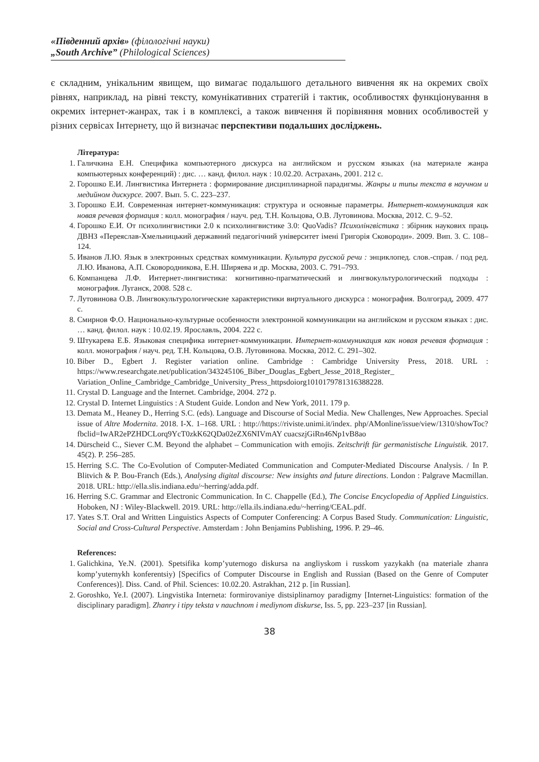«Південний архів» (філологічні науки)
„South Archive” (Philological Sciences)
є складним, унікальним явищем, що вимагає подальшого детального вивчення як на окремих своїх рівнях, наприклад, на рівні тексту, комунікативних стратегій і тактик, особливостях функціонування в окремих інтернет-жанрах, так і в комплексі, а також вивчення й порівняння мовних особливостей у різних сервісах Інтернету, що й визначає перспективи подальших досліджень.
Література:
1. Галичкина Е.Н. Специфика компьютерного дискурса на английском и русском языках (на материале жанра компьютерных конференций) : дис. … канд. филол. наук : 10.02.20. Астрахань, 2001. 212 с.
2. Горошко Е.И. Лингвистика Интернета : формирование дисциплинарной парадигмы. Жанры и типы текста в научном и медийном дискурсе. 2007. Вып. 5. С. 223–237.
3. Горошко Е.И. Современная интернет-коммуникация: структура и основные параметры. Интернет-коммуникация как новая речевая формация : колл. монография / науч. ред. Т.Н. Кольцова, О.В. Лутовинова. Москва, 2012. С. 9–52.
4. Горошко Е.И. От психолингвистики 2.0 к психолингвистике 3.0: QuoVadis? Психолінгвістика : збірник наукових праць ДВНЗ «Переяслав-Хмельницький державний педагогічний університет імені Григорія Сковороди». 2009. Вип. 3. С. 108–124.
5. Иванов Л.Ю. Язык в электронных средствах коммуникации. Культура русской речи : энциклопед. слов.-справ. / под ред. Л.Ю. Иванова, А.П. Сковородникова, Е.Н. Ширяева и др. Москва, 2003. С. 791–793.
6. Компанцева Л.Ф. Интернет-лингвистика: когнитивно-прагматический и лингвокультурологический подходы : монография. Луганск, 2008. 528 с.
7. Лутовинова О.В. Лингвокультурологические характеристики виртуального дискурса : монография. Волгоград, 2009. 477 с.
8. Смирнов Ф.О. Национально-культурные особенности электронной коммуникации на английском и русском языках : дис. … канд. филол. наук : 10.02.19. Ярославль, 2004. 222 с.
9. Штукарева Е.Б. Языковая специфика интернет-коммуникации. Интернет-коммуникация как новая речевая формация : колл. монография / науч. ред. Т.Н. Кольцова, О.В. Лутовинова. Москва, 2012. С. 291–302.
10. Biber D., Egbert J. Register variation online. Cambridge : Cambridge University Press, 2018. URL : https://www.researchgate.net/publication/343245106_Biber_Douglas_Egbert_Jesse_2018_Register_ Variation_Online_Cambridge_Cambridge_University_Press_httpsdoiorg101017978131638822​8.
11. Crystal D. Language and the Internet. Cambridge, 2004. 272 p.
12. Crystal D. Internet Linguistics : A Student Guide. London and New York, 2011. 179 p.
13. Demata M., Heaney D., Herring S.C. (eds). Language and Discourse of Social Media. New Challenges, New Approaches. Special issue of Altre Modernita. 2018. I-X. 1–168. URL : http://https://riviste.unimi.it/index. php/AMonline/issue/view/1310/showToc?fbclid=IwAR2ePZHDCLorq9YcT0zkK62QDa02eZX6NIVmAY cuacszjGiRn46Np1vB8ao
14. Dürscheid C., Siever C.M. Beyond the alphabet – Communication with emojis. Zeitschrift für germanistische Linguistik. 2017. 45(2). P. 256–285.
15. Herring S.C. The Co-Evolution of Computer-Mediated Communication and Computer-Mediated Discourse Analysis. / In P. Blitvich & P. Bou-Franch (Eds.), Analysing digital discourse: New insights and future directions. London : Palgrave Macmillan. 2018. URL: http://ella.slis.indiana.edu/~herring/adda.pdf.
16. Herring S.C. Grammar and Electronic Communication. In C. Chappelle (Ed.), The Concise Encyclopedia of Applied Linguistics. Hoboken, NJ : Wiley-Blackwell. 2019. URL: http://ella.ils.indiana.edu/~herring/CEAL.pdf.
17. Yates S.T. Oral and Written Linguistics Aspects of Computer Conferencing: A Corpus Based Study. Communication: Linguistic, Social and Cross-Cultural Perspective. Amsterdam : John Benjamins Publishing, 1996. P. 29–46.
References:
1. Galichkina, Ye.N. (2001). Spetsifika komp’yuternogo diskursa na angliyskom i russkom yazykakh (na materiale zhanra komp’yuternykh konferentsiy) [Specifics of Computer Discourse in English and Russian (Based on the Genre of Computer Conferences)]. Diss. Cand. of Phil. Sciences: 10.02.20. Astrakhan, 212 p. [in Russian].
2. Goroshko, Ye.I. (2007). Lingvistika Interneta: formirovaniye distsiplinarnoy paradigmy [Internet-Linguistics: formation of the disciplinary paradigm]. Zhanry i tipy teksta v nauchnom i mediynom diskurse, Iss. 5, pp. 223–237 [in Russian].
38